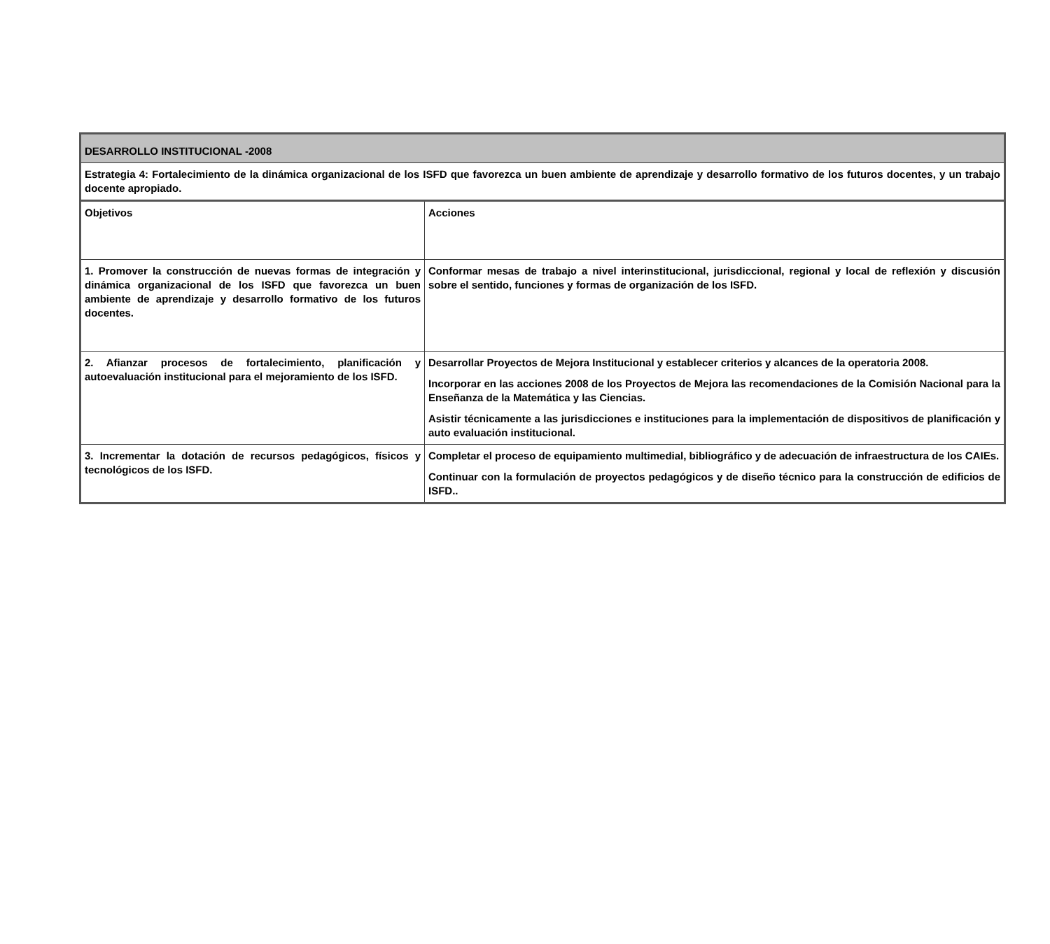| DESARROLLO INSTITUCIONAL -2008 | |
| Estrategia 4: Fortalecimiento de la dinámica organizacional de los ISFD que favorezca un buen ambiente de aprendizaje y desarrollo formativo de los futuros docentes, y un trabajo docente apropiado. | |
| Objetivos | Acciones |
| 1. Promover la construcción de nuevas formas de integración y dinámica organizacional de los ISFD que favorezca un buen ambiente de aprendizaje y desarrollo formativo de los futuros docentes. | Conformar mesas de trabajo a nivel interinstitucional, jurisdiccional, regional y local de reflexión y discusión sobre el sentido, funciones y formas de organización de los ISFD. |
| 2. Afianzar procesos de fortalecimiento, planificación y autoevaluación institucional para el mejoramiento de los ISFD. | Desarrollar Proyectos de Mejora Institucional y establecer criterios y alcances de la operatoria 2008. Incorporar en las acciones 2008 de los Proyectos de Mejora las recomendaciones de la Comisión Nacional para la Enseñanza de la Matemática y las Ciencias. Asistir técnicamente a las jurisdicciones e instituciones para la implementación de dispositivos de planificación y auto evaluación institucional. |
| 3. Incrementar la dotación de recursos pedagógicos, físicos y tecnológicos de los ISFD. | Completar el proceso de equipamiento multimedial, bibliográfico y de adecuación de infraestructura de los CAIEs. Continuar con la formulación de proyectos pedagógicos y de diseño técnico para la construcción de edificios de ISFD.. |